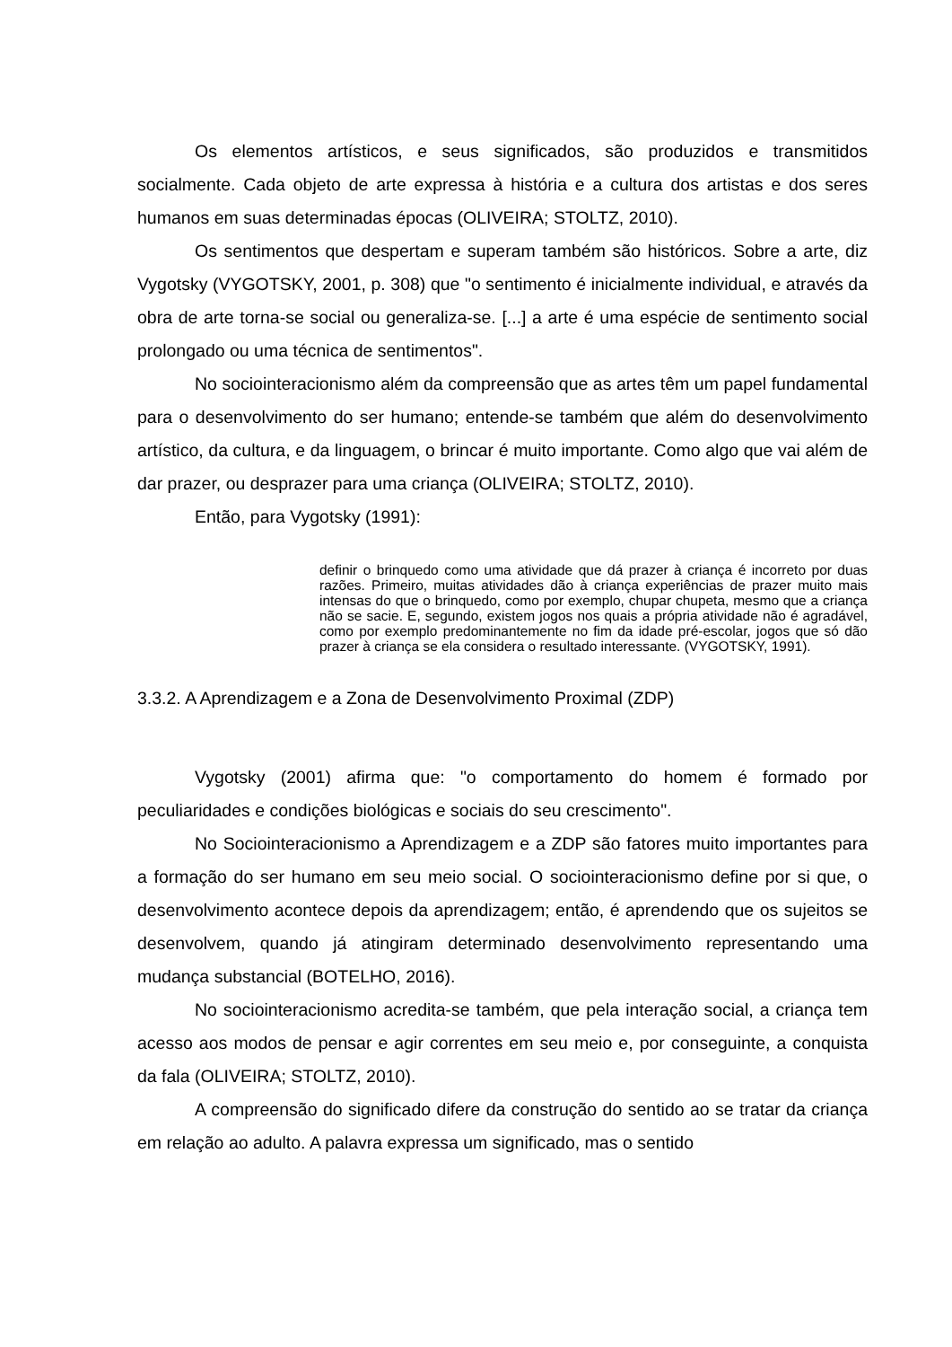Os elementos artísticos, e seus significados, são produzidos e transmitidos socialmente. Cada objeto de arte expressa à história e a cultura dos artistas e dos seres humanos em suas determinadas épocas (OLIVEIRA; STOLTZ, 2010).
Os sentimentos que despertam e superam também são históricos. Sobre a arte, diz Vygotsky (VYGOTSKY, 2001, p. 308) que "o sentimento é inicialmente individual, e através da obra de arte torna-se social ou generaliza-se. [...] a arte é uma espécie de sentimento social prolongado ou uma técnica de sentimentos".
No sociointeracionismo além da compreensão que as artes têm um papel fundamental para o desenvolvimento do ser humano; entende-se também que além do desenvolvimento artístico, da cultura, e da linguagem, o brincar é muito importante. Como algo que vai além de dar prazer, ou desprazer para uma criança (OLIVEIRA; STOLTZ, 2010).
Então, para Vygotsky (1991):
definir o brinquedo como uma atividade que dá prazer à criança é incorreto por duas razões. Primeiro, muitas atividades dão à criança experiências de prazer muito mais intensas do que o brinquedo, como por exemplo, chupar chupeta, mesmo que a criança não se sacie. E, segundo, existem jogos nos quais a própria atividade não é agradável, como por exemplo predominantemente no fim da idade pré-escolar, jogos que só dão prazer à criança se ela considera o resultado interessante. (VYGOTSKY, 1991).
3.3.2. A Aprendizagem e a Zona de Desenvolvimento Proximal (ZDP)
Vygotsky (2001) afirma que: "o comportamento do homem é formado por peculiaridades e condições biológicas e sociais do seu crescimento".
No Sociointeracionismo a Aprendizagem e a ZDP são fatores muito importantes para a formação do ser humano em seu meio social. O sociointeracionismo define por si que, o desenvolvimento acontece depois da aprendizagem; então, é aprendendo que os sujeitos se desenvolvem, quando já atingiram determinado desenvolvimento representando uma mudança substancial (BOTELHO, 2016).
No sociointeracionismo acredita-se também, que pela interação social, a criança tem acesso aos modos de pensar e agir correntes em seu meio e, por conseguinte, a conquista da fala (OLIVEIRA; STOLTZ, 2010).
A compreensão do significado difere da construção do sentido ao se tratar da criança em relação ao adulto. A palavra expressa um significado, mas o sentido